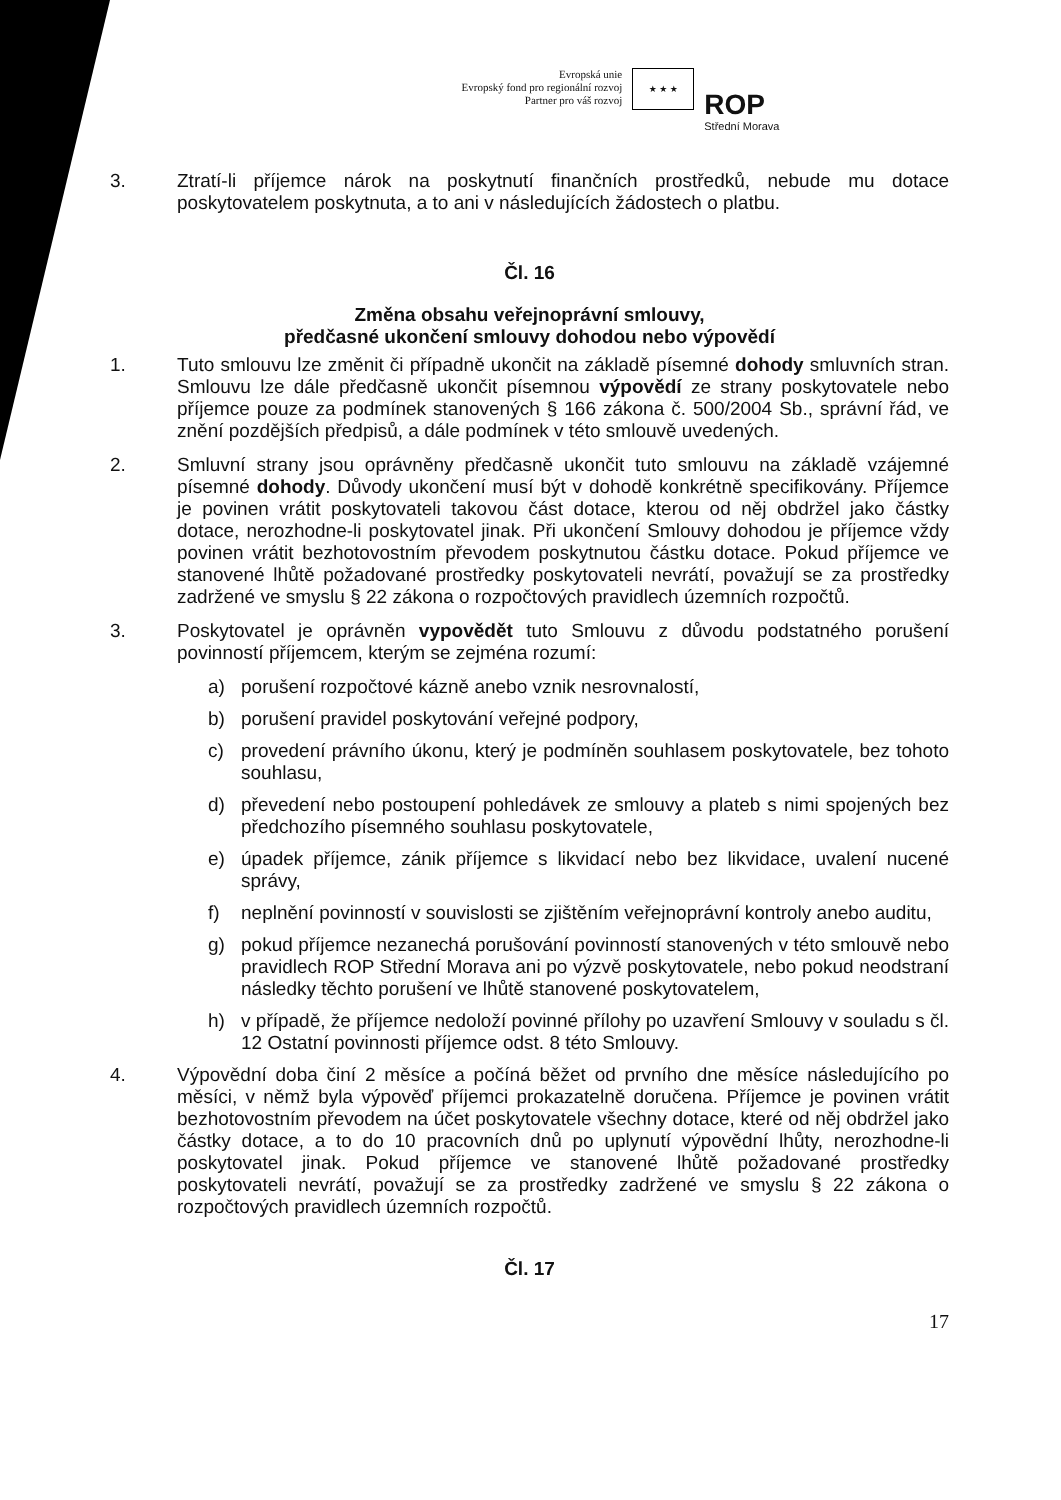Evropská unie
Evropský fond pro regionální rozvoj
Partner pro váš rozvoj
★ ★ ★
ROP
Střední Morava
3. Ztratí-li příjemce nárok na poskytnutí finančních prostředků, nebude mu dotace poskytovatelem poskytnuta, a to ani v následujících žádostech o platbu.
Čl. 16
Změna obsahu veřejnoprávní smlouvy,
předčasné ukončení smlouvy dohodou nebo výpovědí
1. Tuto smlouvu lze změnit či případně ukončit na základě písemné dohody smluvních stran. Smlouvu lze dále předčasně ukončit písemnou výpovědí ze strany poskytovatele nebo příjemce pouze za podmínek stanovených § 166 zákona č. 500/2004 Sb., správní řád, ve znění pozdějších předpisů, a dále podmínek v této smlouvě uvedených.
2. Smluvní strany jsou oprávněny předčasně ukončit tuto smlouvu na základě vzájemné písemné dohody. Důvody ukončení musí být v dohodě konkrétně specifikovány. Příjemce je povinen vrátit poskytovateli takovou část dotace, kterou od něj obdržel jako částky dotace, nerozhodne-li poskytovatel jinak. Při ukončení Smlouvy dohodou je příjemce vždy povinen vrátit bezhotovostním převodem poskytnutou částku dotace. Pokud příjemce ve stanovené lhůtě požadované prostředky poskytovateli nevrátí, považují se za prostředky zadržené ve smyslu § 22 zákona o rozpočtových pravidlech územních rozpočtů.
3. Poskytovatel je oprávněn vypovědět tuto Smlouvu z důvodu podstatného porušení povinností příjemcem, kterým se zejména rozumí:
a) porušení rozpočtové kázně anebo vznik nesrovnalostí,
b) porušení pravidel poskytování veřejné podpory,
c) provedení právního úkonu, který je podmíněn souhlasem poskytovatele, bez tohoto souhlasu,
d) převedení nebo postoupení pohledávek ze smlouvy a plateb s nimi spojených bez předchozího písemného souhlasu poskytovatele,
e) úpadek příjemce, zánik příjemce s likvidací nebo bez likvidace, uvalení nucené správy,
f) neplnění povinností v souvislosti se zjištěním veřejnoprávní kontroly anebo auditu,
g) pokud příjemce nezanechá porušování povinností stanovených v této smlouvě nebo pravidlech ROP Střední Morava ani po výzvě poskytovatele, nebo pokud neodstraní následky těchto porušení ve lhůtě stanovené poskytovatelem,
h) v případě, že příjemce nedoloží povinné přílohy po uzavření Smlouvy v souladu s čl. 12 Ostatní povinnosti příjemce odst. 8 této Smlouvy.
4. Výpovědní doba činí 2 měsíce a počíná běžet od prvního dne měsíce následujícího po měsíci, v němž byla výpověď příjemci prokazatelně doručena. Příjemce je povinen vrátit bezhotovostním převodem na účet poskytovatele všechny dotace, které od něj obdržel jako částky dotace, a to do 10 pracovních dnů po uplynutí výpovědní lhůty, nerozhodne-li poskytovatel jinak. Pokud příjemce ve stanovené lhůtě požadované prostředky poskytovateli nevrátí, považují se za prostředky zadržené ve smyslu § 22 zákona o rozpočtových pravidlech územních rozpočtů.
Čl. 17
17